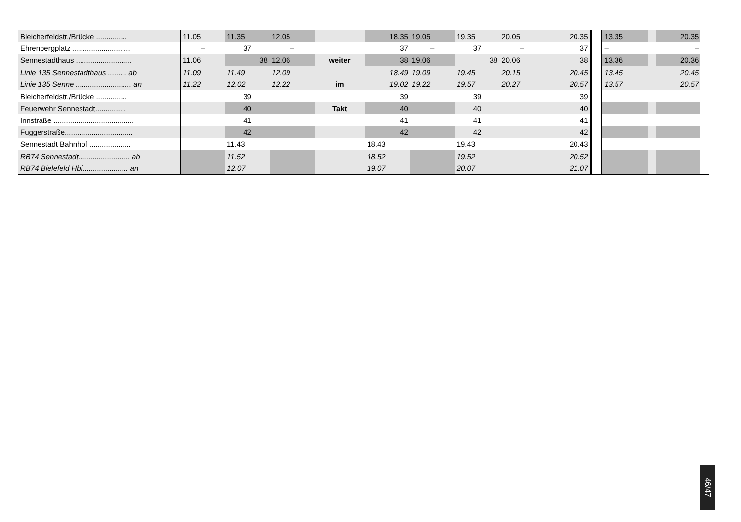| Bleicherfeldstr./Brücke ............... | 11.05 | 11.35 | 12.05 | | 18.35 | 19.05 | 19.35 | 20.05 | 20.35 | | 13.35 | | 20.35 | |
| Ehrenbergplatz ............................ | – | 37 | – | | 37 | – | 37 | – | 37 | | – | | – | |
| Sennestadthaus ........................... | 11.06 | 38 | 12.06 | weiter | 38 | 19.06 | 38 | 20.06 | 38 | | 13.36 | | 20.36 | |
| Linie 135 Sennestadthaus ......... ab | 11.09 | 11.49 | 12.09 | | 18.49 | 19.09 | 19.45 | 20.15 | 20.45 | | 13.45 | | 20.45 | |
| Linie 135 Senne ........................... an | 11.22 | 12.02 | 12.22 | im | 19.02 | 19.22 | 19.57 | 20.27 | 20.57 | | 13.57 | | 20.57 | |
| Bleicherfeldstr./Brücke ............... | | 39 | | | 39 | | 39 | | 39 | | | | | |
| Feuerwehr Sennestadt............... | | 40 | | Takt | 40 | | 40 | | 40 | | | | | |
| Innstraße ....................................... | | 41 | | | 41 | | 41 | | 41 | | | | | |
| Fuggerstraße................................. | | 42 | | | 42 | | 42 | | 42 | | | | | |
| Sennestadt Bahnhof .................... | | 11.43 | | | 18.43 | | 19.43 | | 20.43 | | | | | |
| RB74 Sennestadt......................... ab | | 11.52 | | | 18.52 | | 19.52 | | 20.52 | | | | | |
| RB74 Bielefeld Hbf...................... an | | 12.07 | | | 19.07 | | 20.07 | | 21.07 | | | | | |
46/47